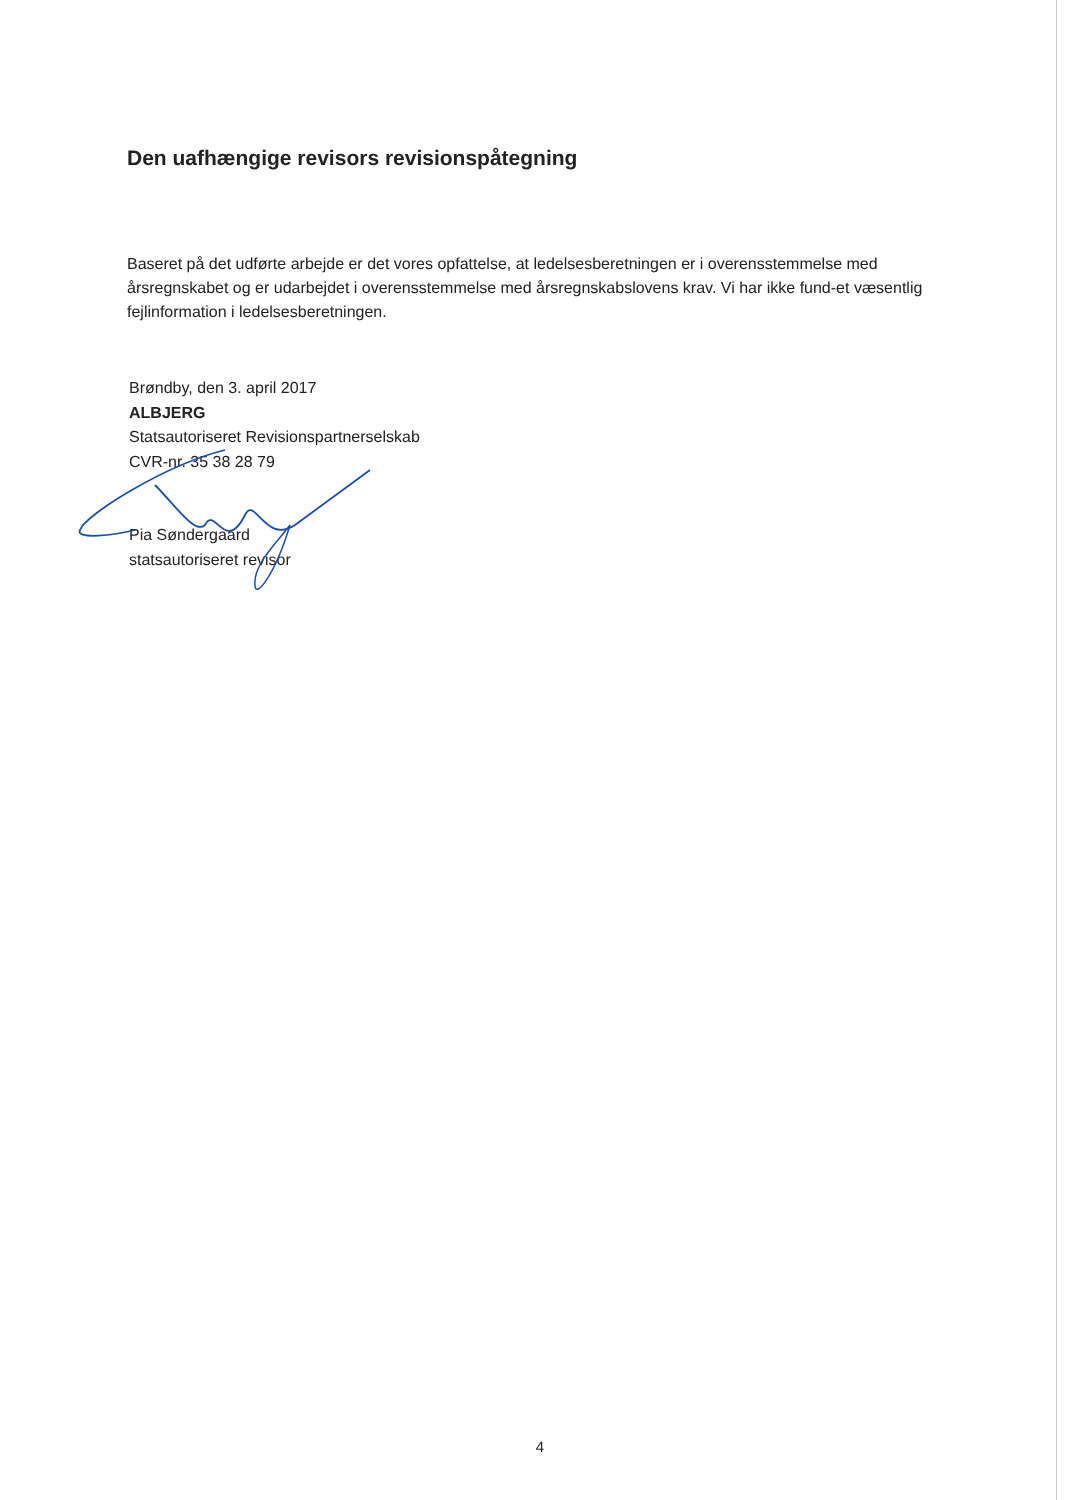Den uafhængige revisors revisionspåtegning
Baseret på det udførte arbejde er det vores opfattelse, at ledelsesberetningen er i overensstemmelse med årsregnskabet og er udarbejdet i overensstemmelse med årsregnskabslovens krav. Vi har ikke fund-et væsentlig fejlinformation i ledelsesberetningen.
Brøndby, den 3. april 2017
ALBJERG
Statsautoriseret Revisionspartnerselskab
CVR-nr. 35 38 28 79
Pia Søndergaard
statsautoriseret revisor
4